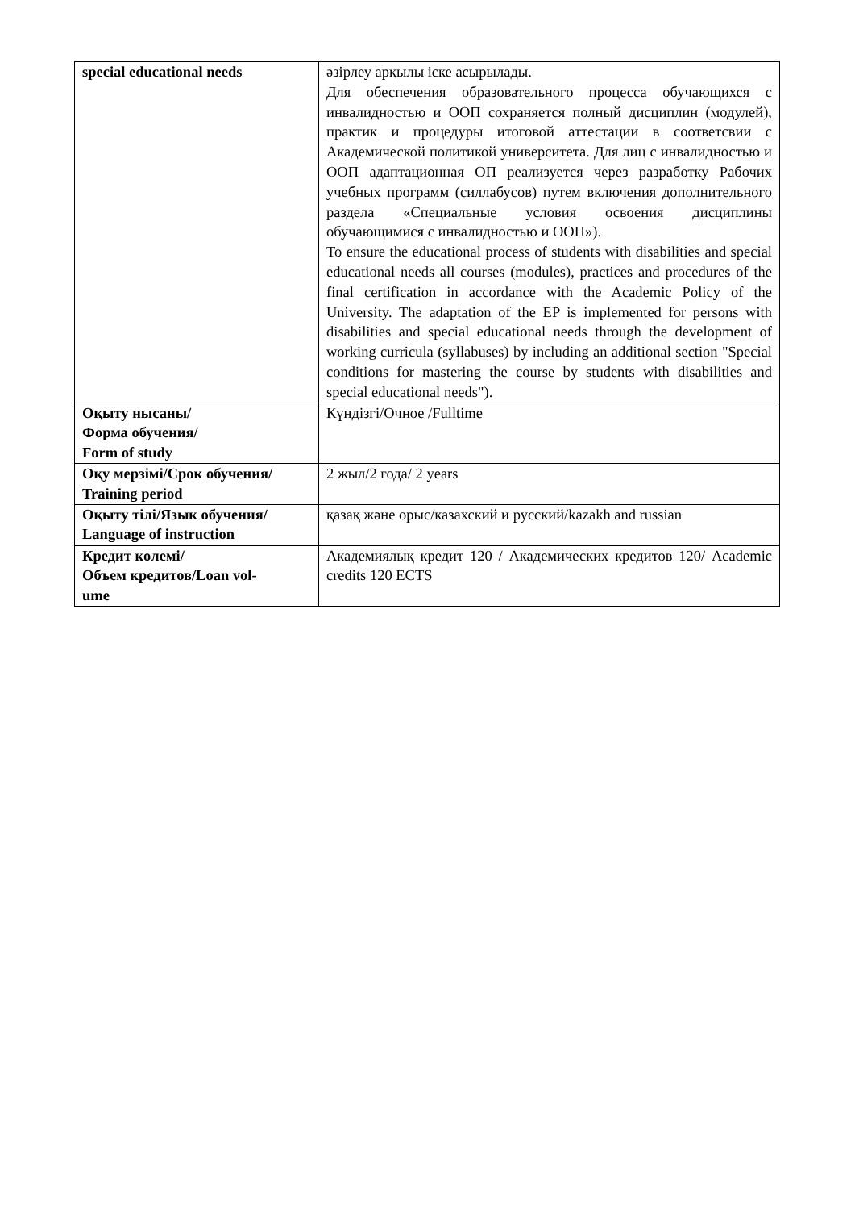| special educational needs | әзірлеу арқылы іске асырылады. Для обеспечения образовательного процесса обучающихся с инвалидностью и ООП сохраняется полный дисциплин (модулей), практик и процедуры итоговой аттестации в соответсвии с Академической политикой университета. Для лиц с инвалидностью и ООП адаптационная ОП реализуется через разработку Рабочих учебных программ (силлабусов) путем включения дополнительного раздела «Специальные условия освоения дисциплины обучающимися с инвалидностью и ООП»). To ensure the educational process of students with disabilities and special educational needs all courses (modules), practices and procedures of the final certification in accordance with the Academic Policy of the University. The adaptation of the EP is implemented for persons with disabilities and special educational needs through the development of working curricula (syllabuses) by including an additional section "Special conditions for mastering the course by students with disabilities and special educational needs"). |
| Оқыту нысаны/ Форма обучения/ Form of study | Күндізгі/Очное /Fulltime |
| Оқу мерзімі/Срок обучения/ Training period | 2 жыл/2 года/ 2 years |
| Оқыту тілі/Язык обучения/ Language of instruction | қазақ және орыс/казахский и русский/kazakh and russian |
| Кредит көлемі/ Объем кредитов/Loan vol- ume | Академиялық кредит 120 / Академических кредитов 120/ Academic credits 120 ECTS |